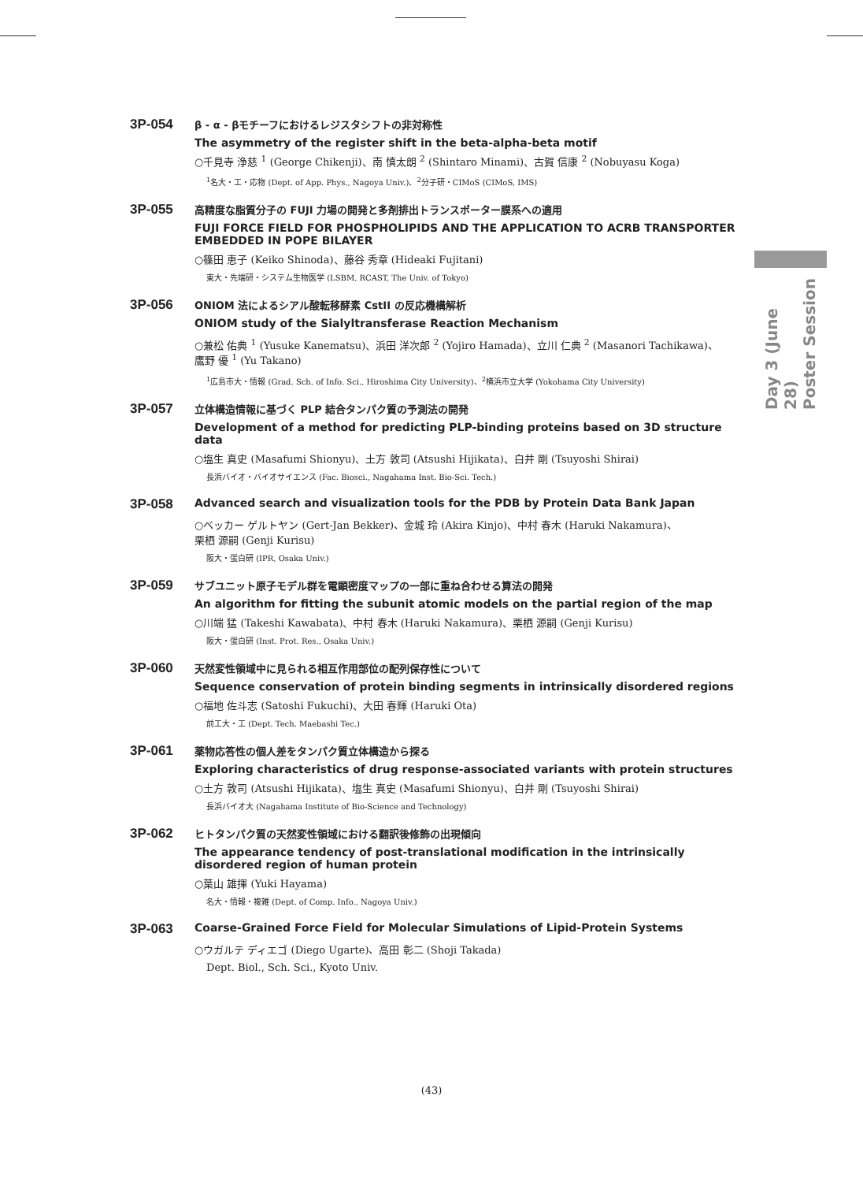3P-054
β - α - βモチーフにおけるレジスタシフトの非対称性
The asymmetry of the register shift in the beta-alpha-beta motif
○千見寺 浄慈 <sup>1</sup> (George Chikenji)、南 慎太朗 <sup>2</sup> (Shintaro Minami)、古賀 信康 <sup>2</sup> (Nobuyasu Koga)
<sup>1</sup> 名大・工・応物 (Dept. of App. Phys., Nagoya Univ.)、<sup>2</sup>分子研・CIMoS (CIMoS, IMS)
3P-055
高精度な脂質分子の FUJI 力場の開発と多剤排出トランスポーター膜系への適用
FUJI FORCE FIELD FOR PHOSPHOLIPIDS AND THE APPLICATION TO ACRB TRANSPORTER EMBEDDED IN POPE BILAYER
○篠田 恵子 (Keiko Shinoda)、藤谷 秀章 (Hideaki Fujitani)
東大・先端研・システム生物医学 (LSBM, RCAST, The Univ. of Tokyo)
3P-056
ONIOM 法によるシアル酸転移酵素 CstII の反応機構解析
ONIOM study of the Sialyltransferase Reaction Mechanism
○兼松 佑典 <sup>1</sup> (Yusuke Kanematsu)、浜田 洋次郎 <sup>2</sup> (Yojiro Hamada)、立川 仁典 <sup>2</sup> (Masanori Tachikawa)、
鷹野 優 <sup>1</sup> (Yu Takano)
<sup>1</sup> 広島市大・情報 (Grad. Sch. of Info. Sci., Hiroshima City University)、<sup>2</sup>横浜市立大学 (Yokohama City University)
3P-057
立体構造情報に基づく PLP 結合タンパク質の予測法の開発
Development of a method for predicting PLP-binding proteins based on 3D structure data
○塩生 真史 (Masafumi Shionyu)、土方 敦司 (Atsushi Hijikata)、白井 剛 (Tsuyoshi Shirai)
長浜バイオ・バイオサイエンス (Fac. Biosci., Nagahama Inst. Bio-Sci. Tech.)
3P-058
Advanced search and visualization tools for the PDB by Protein Data Bank Japan
○ベッカー ゲルトヤン (Gert-Jan Bekker)、金城 玲 (Akira Kinjo)、中村 春木 (Haruki Nakamura)、
栗栖 源嗣 (Genji Kurisu)
阪大・蛋白研 (IPR, Osaka Univ.)
3P-059
サブユニット原子モデル群を電顕密度マップの一部に重ね合わせる算法の開発
An algorithm for fitting the subunit atomic models on the partial region of the map
○川端 猛 (Takeshi Kawabata)、中村 春木 (Haruki Nakamura)、栗栖 源嗣 (Genji Kurisu)
阪大・蛋白研 (Inst. Prot. Res., Osaka Univ.)
3P-060
天然変性領域中に見られる相互作用部位の配列保存性について
Sequence conservation of protein binding segments in intrinsically disordered regions
○福地 佐斗志 (Satoshi Fukuchi)、大田 春輝 (Haruki Ota)
前工大・工 (Dept. Tech. Maebashi Tec.)
3P-061
薬物応答性の個人差をタンパク質立体構造から探る
Exploring characteristics of drug response-associated variants with protein structures
○土方 敦司 (Atsushi Hijikata)、塩生 真史 (Masafumi Shionyu)、白井 剛 (Tsuyoshi Shirai)
長浜バイオ大 (Nagahama Institute of Bio-Science and Technology)
3P-062
ヒトタンパク質の天然変性領域における翻訳後修飾の出現傾向
The appearance tendency of post-translational modification in the intrinsically disordered region of human protein
○葉山 雄揮 (Yuki Hayama)
名大・情報・複雑 (Dept. of Comp. Info., Nagoya Univ.)
3P-063
Coarse-Grained Force Field for Molecular Simulations of Lipid-Protein Systems
○ウガルテ ディエゴ (Diego Ugarte)、高田 彰二 (Shoji Takada)
Dept. Biol., Sch. Sci., Kyoto Univ.
Day 3 (June 28)
Poster Session
(43)